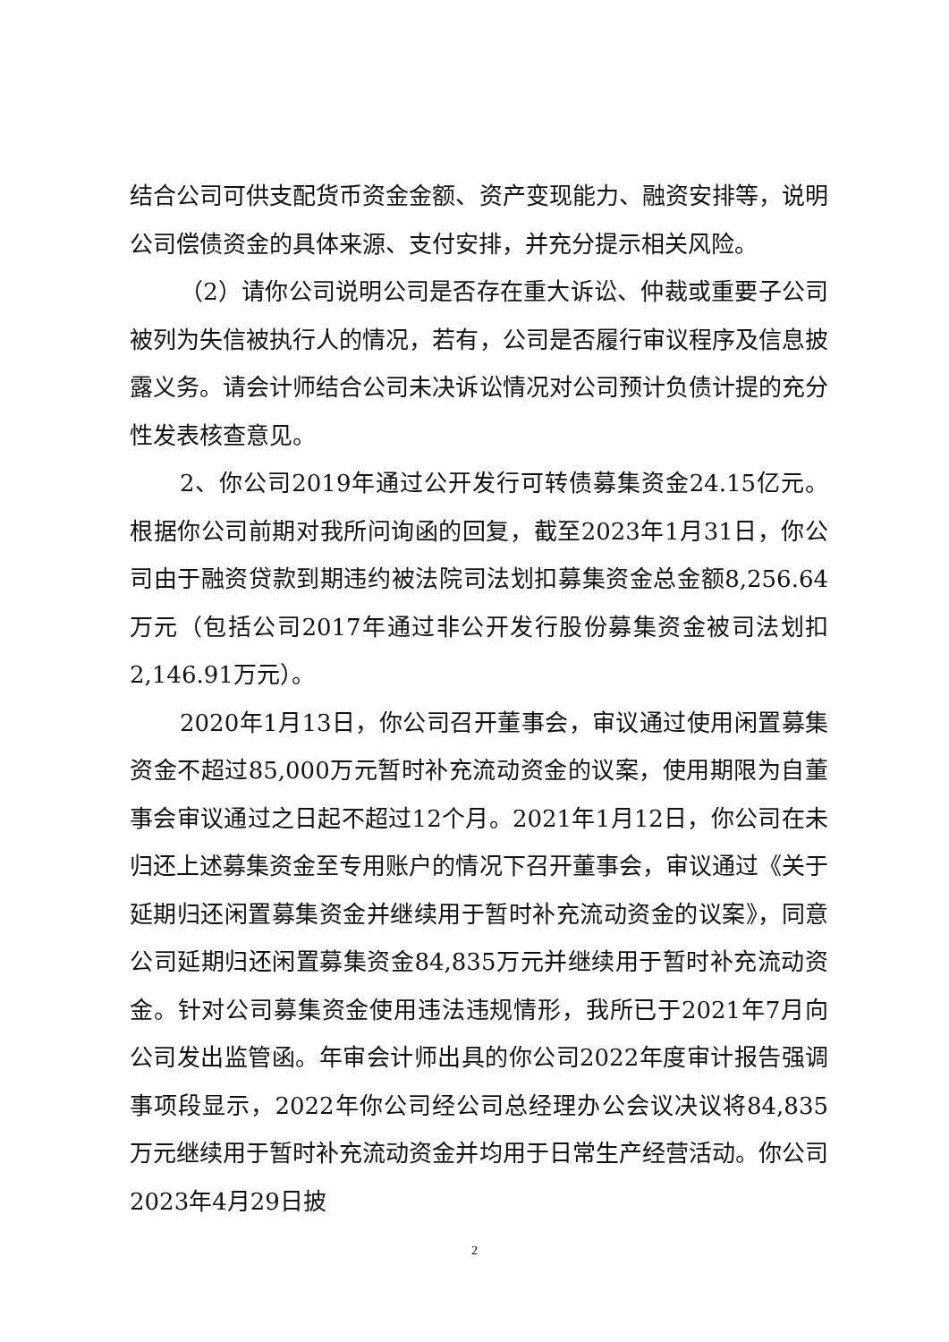结合公司可供支配货币资金金额、资产变现能力、融资安排等，说明公司偿债资金的具体来源、支付安排，并充分提示相关风险。
（2）请你公司说明公司是否存在重大诉讼、仲裁或重要子公司被列为失信被执行人的情况，若有，公司是否履行审议程序及信息披露义务。请会计师结合公司未决诉讼情况对公司预计负债计提的充分性发表核查意见。
2、你公司2019年通过公开发行可转债募集资金24.15亿元。根据你公司前期对我所问询函的回复，截至2023年1月31日，你公司由于融资贷款到期违约被法院司法划扣募集资金总金额8,256.64万元（包括公司2017年通过非公开发行股份募集资金被司法划扣2,146.91万元）。
2020年1月13日，你公司召开董事会，审议通过使用闲置募集资金不超过85,000万元暂时补充流动资金的议案，使用期限为自董事会审议通过之日起不超过12个月。2021年1月12日，你公司在未归还上述募集资金至专用账户的情况下召开董事会，审议通过《关于延期归还闲置募集资金并继续用于暂时补充流动资金的议案》，同意公司延期归还闲置募集资金84,835万元并继续用于暂时补充流动资金。针对公司募集资金使用违法违规情形，我所已于2021年7月向公司发出监管函。年审会计师出具的你公司2022年度审计报告强调事项段显示，2022年你公司经公司总经理办公会议决议将84,835万元继续用于暂时补充流动资金并均用于日常生产经营活动。你公司2023年4月29日披
2